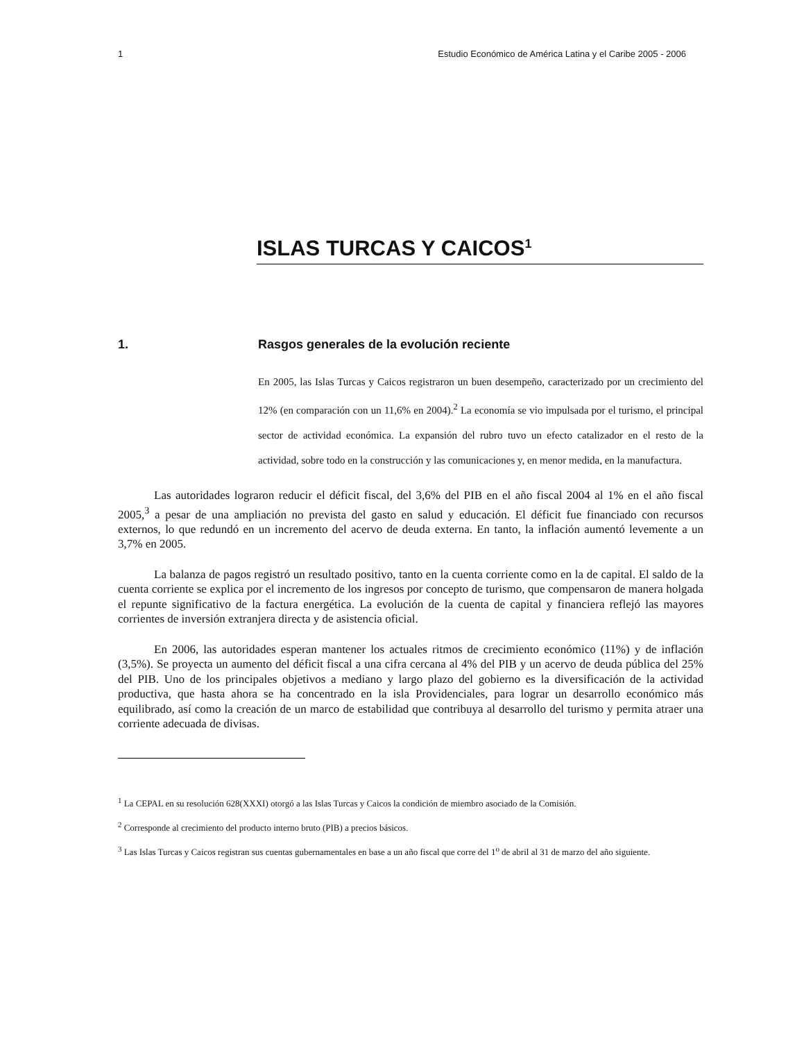1 Estudio Económico de América Latina y el Caribe 2005 - 2006
ISLAS TURCAS Y CAICOS<sup>1</sup>
1. Rasgos generales de la evolución reciente
En 2005, las Islas Turcas y Caicos registraron un buen desempeño, caracterizado por un crecimiento del 12% (en comparación con un 11,6% en 2004).<sup>2</sup> La economía se vio impulsada por el turismo, el principal sector de actividad económica. La expansión del rubro tuvo un efecto catalizador en el resto de la actividad, sobre todo en la construcción y las comunicaciones y, en menor medida, en la manufactura.
Las autoridades lograron reducir el déficit fiscal, del 3,6% del PIB en el año fiscal 2004 al 1% en el año fiscal 2005,<sup>3</sup> a pesar de una ampliación no prevista del gasto en salud y educación. El déficit fue financiado con recursos externos, lo que redundó en un incremento del acervo de deuda externa. En tanto, la inflación aumentó levemente a un 3,7% en 2005.
La balanza de pagos registró un resultado positivo, tanto en la cuenta corriente como en la de capital. El saldo de la cuenta corriente se explica por el incremento de los ingresos por concepto de turismo, que compensaron de manera holgada el repunte significativo de la factura energética. La evolución de la cuenta de capital y financiera reflejó las mayores corrientes de inversión extranjera directa y de asistencia oficial.
En 2006, las autoridades esperan mantener los actuales ritmos de crecimiento económico (11%) y de inflación (3,5%). Se proyecta un aumento del déficit fiscal a una cifra cercana al 4% del PIB y un acervo de deuda pública del 25% del PIB. Uno de los principales objetivos a mediano y largo plazo del gobierno es la diversificación de la actividad productiva, que hasta ahora se ha concentrado en la isla Providenciales, para lograr un desarrollo económico más equilibrado, así como la creación de un marco de estabilidad que contribuya al desarrollo del turismo y permita atraer una corriente adecuada de divisas.
<sup>1</sup> La CEPAL en su resolución 628(XXXI) otorgó a las Islas Turcas y Caicos la condición de miembro asociado de la Comisión.
<sup>2</sup> Corresponde al crecimiento del producto interno bruto (PIB) a precios básicos.
<sup>3</sup> Las Islas Turcas y Caicos registran sus cuentas gubernamentales en base a un año fiscal que corre del 1<sup>o</sup> de abril al 31 de marzo del año siguiente.